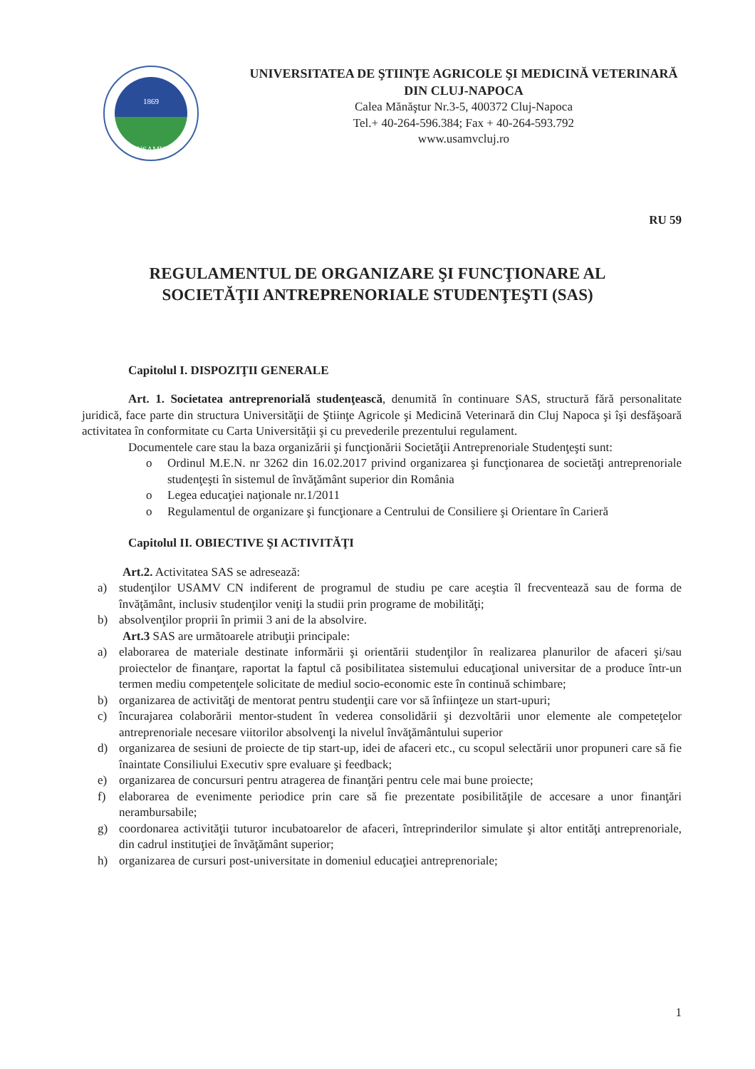1869
USAMV
UNIVERSITATEA DE ŞTIINŢE AGRICOLE ŞI MEDICINĂ VETERINARĂ
DIN CLUJ-NAPOCA
Calea Mănăştur Nr.3-5, 400372 Cluj-Napoca
Tel.+ 40-264-596.384; Fax + 40-264-593.792
www.usamvcluj.ro
RU 59
REGULAMENTUL DE ORGANIZARE ŞI FUNCŢIONARE AL
SOCIETĂŢII ANTREPRENORIALE STUDENŢEŞTI (SAS)
Capitolul I. DISPOZIŢII GENERALE
Art. 1. Societatea antreprenorială studenţească, denumită în continuare SAS, structură fără personalitate juridică, face parte din structura Universităţii de Ştiinţe Agricole şi Medicină Veterinară din Cluj Napoca şi îşi desfăşoară activitatea în conformitate cu Carta Universităţii şi cu prevederile prezentului regulament.
Documentele care stau la baza organizării şi funcţionării Societăţii Antreprenoriale Studenţeşti sunt:
o Ordinul M.E.N. nr 3262 din 16.02.2017 privind organizarea şi funcţionarea de societăţi antreprenoriale studenţeşti în sistemul de învăţământ superior din România
o Legea educaţiei naţionale nr.1/2011
o Regulamentul de organizare şi funcţionare a Centrului de Consiliere şi Orientare în Carieră
Capitolul II. OBIECTIVE ŞI ACTIVITĂŢI
Art.2. Activitatea SAS se adresează:
a) studenţilor USAMV CN indiferent de programul de studiu pe care aceştia îl frecventează sau de forma de învăţământ, inclusiv studenţilor veniţi la studii prin programe de mobilităţi;
b) absolvenţilor proprii în primii 3 ani de la absolvire.
Art.3 SAS are următoarele atribuţii principale:
a) elaborarea de materiale destinate informării şi orientării studenţilor în realizarea planurilor de afaceri şi/sau proiectelor de finanţare, raportat la faptul că posibilitatea sistemului educaţional universitar de a produce într-un termen mediu competenţele solicitate de mediul socio-economic este în continuă schimbare;
b) organizarea de activităţi de mentorat pentru studenţii care vor să înfiinţeze un start-upuri;
c) încurajarea colaborării mentor-student în vederea consolidării şi dezvoltării unor elemente ale competeţelor antreprenoriale necesare viitorilor absolvenţi la nivelul învăţământului superior
d) organizarea de sesiuni de proiecte de tip start-up, idei de afaceri etc., cu scopul selectării unor propuneri care să fie înaintate Consiliului Executiv spre evaluare şi feedback;
e) organizarea de concursuri pentru atragerea de finanţări pentru cele mai bune proiecte;
f) elaborarea de evenimente periodice prin care să fie prezentate posibilităţile de accesare a unor finanţări nerambursabile;
g) coordonarea activităţii tuturor incubatoarelor de afaceri, întreprinderilor simulate şi altor entităţi antreprenoriale, din cadrul instituţiei de învăţământ superior;
h) organizarea de cursuri post-universitate in domeniul educaţiei antreprenoriale;
1